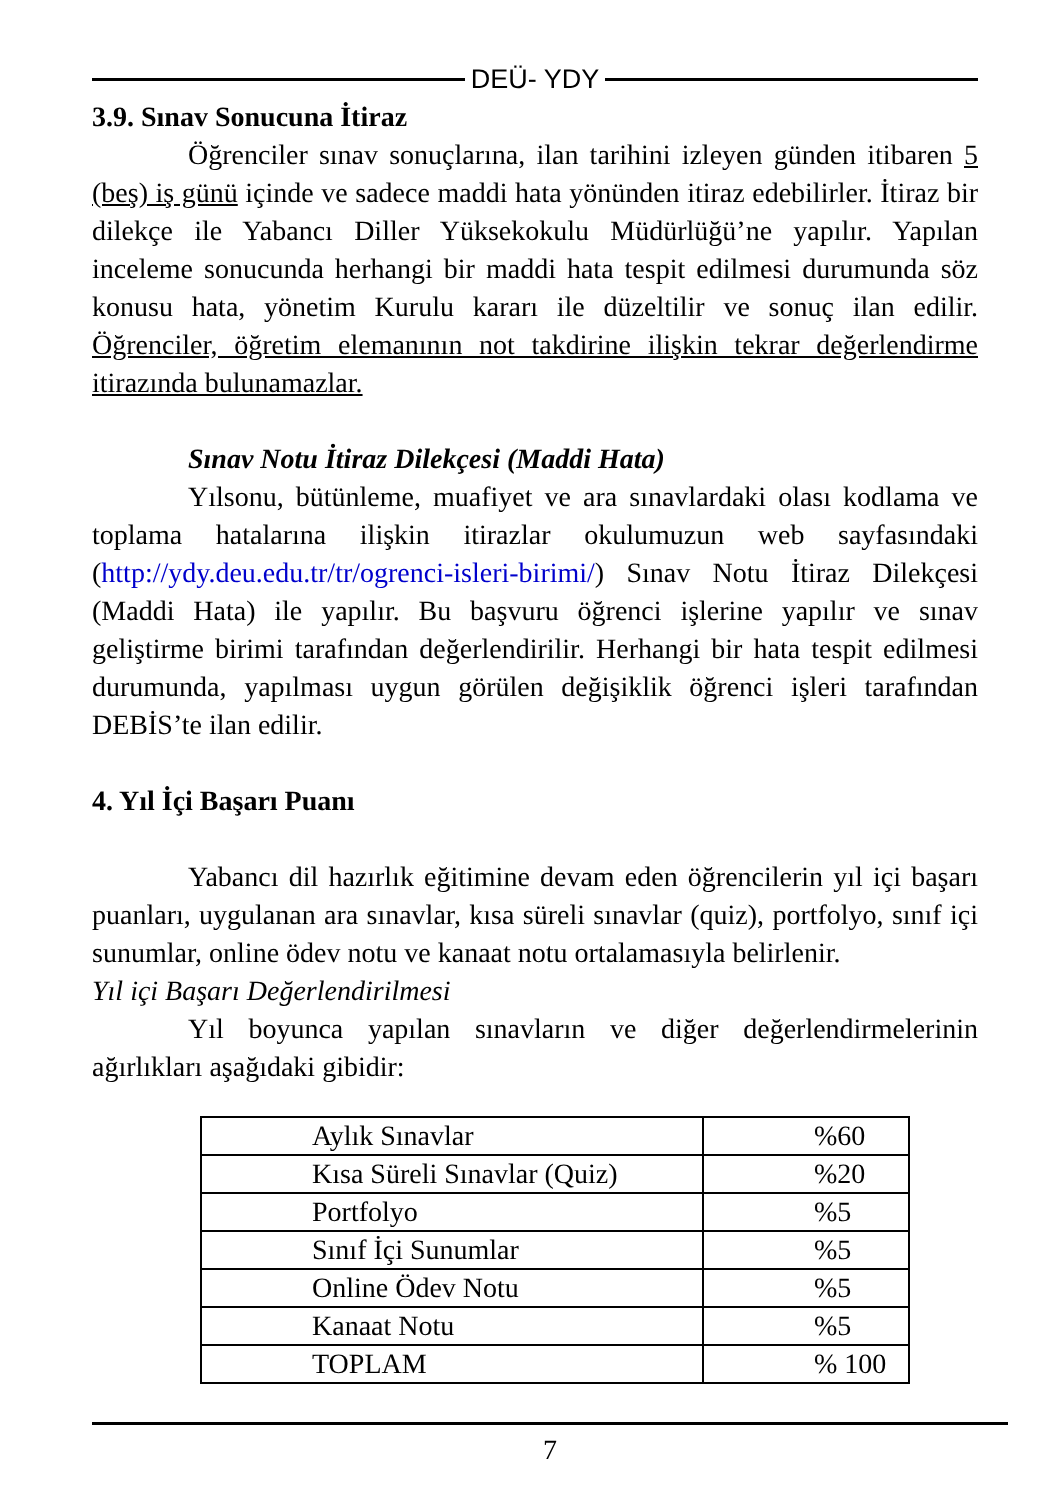DEÜ- YDY
3.9. Sınav Sonucuna İtiraz
Öğrenciler sınav sonuçlarına, ilan tarihini izleyen günden itibaren 5 (beş) iş günü içinde ve sadece maddi hata yönünden itiraz edebilirler. İtiraz bir dilekçe ile Yabancı Diller Yüksekokulu Müdürlüğü’ne yapılır. Yapılan inceleme sonucunda herhangi bir maddi hata tespit edilmesi durumunda söz konusu hata, yönetim Kurulu kararı ile düzeltilir ve sonuç ilan edilir. Öğrenciler, öğretim elemanının not takdirine ilişkin tekrar değerlendirme itirazında bulunamazlar.
Sınav Notu İtiraz Dilekçesi (Maddi Hata)
Yılsonu, bütünleme, muafiyet ve ara sınavlardaki olası kodlama ve toplama hatalarına ilişkin itirazlar okulumuzun web sayfasındaki (http://ydy.deu.edu.tr/tr/ogrenci-isleri-birimi/) Sınav Notu İtiraz Dilekçesi (Maddi Hata) ile yapılır. Bu başvuru öğrenci işlerine yapılır ve sınav geliştirme birimi tarafından değerlendirilir. Herhangi bir hata tespit edilmesi durumunda, yapılması uygun görülen değişiklik öğrenci işleri tarafından DEBİS’te ilan edilir.
4. Yıl İçi Başarı Puanı
Yabancı dil hazırlık eğitimine devam eden öğrencilerin yıl içi başarı puanları, uygulanan ara sınavlar, kısa süreli sınavlar (quiz), portfolyo, sınıf içi sunumlar, online ödev notu ve kanaat notu ortalamasıyla belirlenir.
Yıl içi Başarı Değerlendirilmesi
Yıl boyunca yapılan sınavların ve diğer değerlendirmelerinin ağırlıkları aşağıdaki gibidir:
| Aylık Sınavlar | %60 |
| Kısa Süreli Sınavlar (Quiz) | %20 |
| Portfolyo | %5 |
| Sınıf İçi Sunumlar | %5 |
| Online Ödev Notu | %5 |
| Kanaat Notu | %5 |
| TOPLAM | % 100 |
7